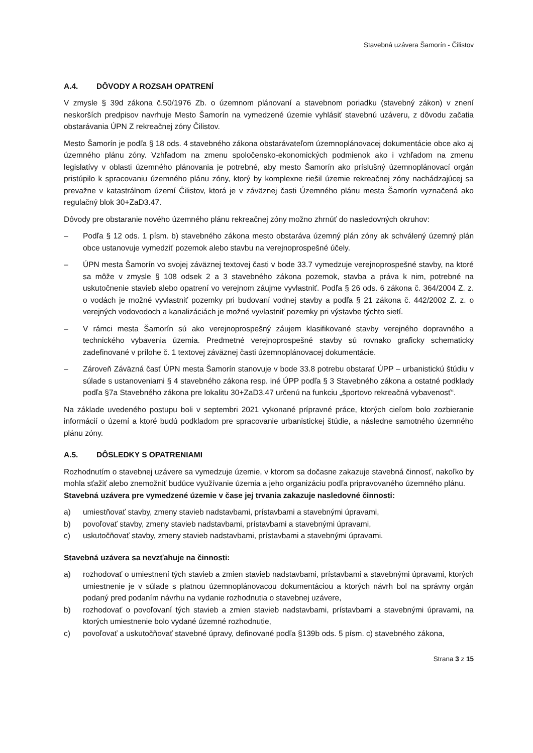Stavebná uzávera Šamorín - Čilistov
A.4. DÔVODY A ROZSAH OPATRENÍ
V zmysle § 39d zákona č.50/1976 Zb. o územnom plánovaní a stavebnom poriadku (stavebný zákon) v znení neskorších predpisov navrhuje Mesto Šamorín na vymedzené územie vyhlásiť stavebnú uzáveru, z dôvodu začatia obstarávania ÚPN Z rekreačnej zóny Čilistov.
Mesto Šamorín je podľa § 18 ods. 4 stavebného zákona obstarávateľom územnoplánovacej dokumentácie obce ako aj územného plánu zóny. Vzhľadom na zmenu spoločensko-ekonomických podmienok ako i vzhľadom na zmenu legislatívy v oblasti územného plánovania je potrebné, aby mesto Šamorín ako príslušný územnoplánovací orgán pristúpilo k spracovaniu územného plánu zóny, ktorý by komplexne riešil územie rekreačnej zóny nachádzajúcej sa prevažne v katastrálnom území Čilistov, ktorá je v záväznej časti Územného plánu mesta Šamorín vyznačená ako regulačný blok 30+ZaD3.47.
Dôvody pre obstaranie nového územného plánu rekreačnej zóny možno zhrnúť do nasledovných okruhov:
– Podľa § 12 ods. 1 písm. b) stavebného zákona mesto obstaráva územný plán zóny ak schválený územný plán obce ustanovuje vymedziť pozemok alebo stavbu na verejnoprospešné účely.
– ÚPN mesta Šamorín vo svojej záväznej textovej časti v bode 33.7 vymedzuje verejnoprospešné stavby, na ktoré sa môže v zmysle § 108 odsek 2 a 3 stavebného zákona pozemok, stavba a práva k nim, potrebné na uskutočnenie stavieb alebo opatrení vo verejnom záujme vyvlastniť. Podľa § 26 ods. 6 zákona č. 364/2004 Z. z. o vodách je možné vyvlastniť pozemky pri budovaní vodnej stavby a podľa § 21 zákona č. 442/2002 Z. z. o verejných vodovodoch a kanalizáciách je možné vyvlastniť pozemky pri výstavbe týchto sietí.
– V rámci mesta Šamorín sú ako verejnoprospešný záujem klasifikované stavby verejného dopravného a technického vybavenia územia. Predmetné verejnoprospešné stavby sú rovnako graficky schematicky zadefinované v prílohe č. 1 textovej záväznej časti územnoplánovacej dokumentácie.
– Zároveň Záväzná časť ÚPN mesta Šamorín stanovuje v bode 33.8 potrebu obstarať ÚPP – urbanistickú štúdiu v súlade s ustanoveniami § 4 stavebného zákona resp. iné ÚPP podľa § 3 Stavebného zákona a ostatné podklady podľa §7a Stavebného zákona pre lokalitu 30+ZaD3.47 určenú na funkciu „športovo rekreačná vybavenosť“.
Na základe uvedeného postupu boli v septembri 2021 vykonané prípravné práce, ktorých cieľom bolo zozbieranie informácií o území a ktoré budú podkladom pre spracovanie urbanistickej štúdie, a následne samotného územného plánu zóny.
A.5. DÔSLEDKY S OPATRENIAMI
Rozhodnutím o stavebnej uzávere sa vymedzuje územie, v ktorom sa dočasne zakazuje stavebná činnosť, nakoľko by mohla sťažiť alebo znemožniť budúce využívanie územia a jeho organizáciu podľa pripravovaného územného plánu.
Stavebná uzávera pre vymedzené územie v čase jej trvania zakazuje nasledovné činnosti:
a) umiestňovať stavby, zmeny stavieb nadstavbami, prístavbami a stavebnými úpravami,
b) povoľovať stavby, zmeny stavieb nadstavbami, prístavbami a stavebnými úpravami,
c) uskutočňovať stavby, zmeny stavieb nadstavbami, prístavbami a stavebnými úpravami.
Stavebná uzávera sa nevzťahuje na činnosti:
a) rozhodovať o umiestnení tých stavieb a zmien stavieb nadstavbami, prístavbami a stavebnými úpravami, ktorých umiestnenie je v súlade s platnou územnoplánovacou dokumentáciou a ktorých návrh bol na správny orgán podaný pred podaním návrhu na vydanie rozhodnutia o stavebnej uzávere,
b) rozhodovať o povoľovaní tých stavieb a zmien stavieb nadstavbami, prístavbami a stavebnými úpravami, na ktorých umiestnenie bolo vydané územné rozhodnutie,
c) povoľovať a uskutočňovať stavebné úpravy, definované podľa §139b ods. 5 písm. c) stavebného zákona,
Strana 3 z 15